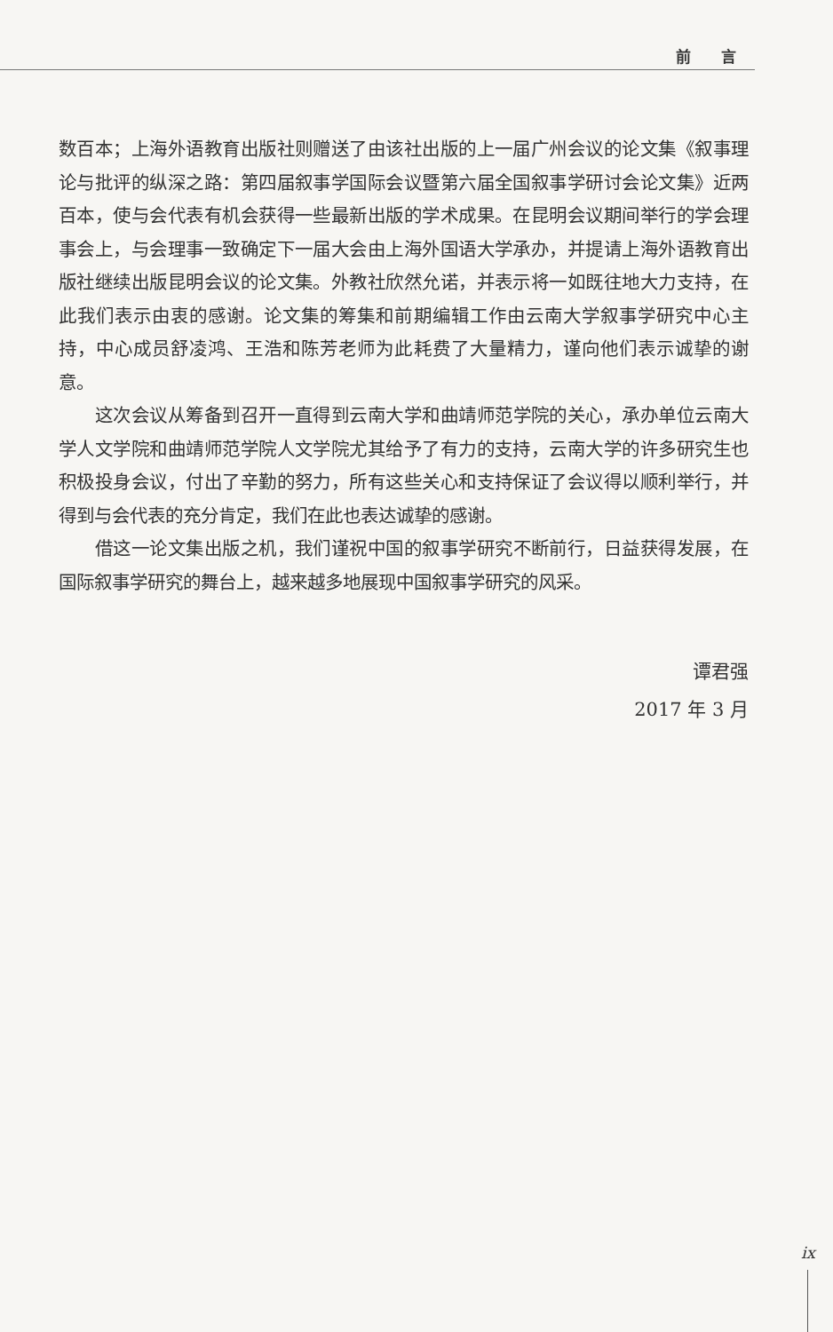前 言
数百本；上海外语教育出版社则赠送了由该社出版的上一届广州会议的论文集《叙事理论与批评的纵深之路：第四届叙事学国际会议暨第六届全国叙事学研讨会论文集》近两百本，使与会代表有机会获得一些最新出版的学术成果。在昆明会议期间举行的学会理事会上，与会理事一致确定下一届大会由上海外国语大学承办，并提请上海外语教育出版社继续出版昆明会议的论文集。外教社欣然允诺，并表示将一如既往地大力支持，在此我们表示由衷的感谢。论文集的筹集和前期编辑工作由云南大学叙事学研究中心主持，中心成员舒凌鸿、王浩和陈芳老师为此耗费了大量精力，谨向他们表示诚挚的谢意。
这次会议从筹备到召开一直得到云南大学和曲靖师范学院的关心，承办单位云南大学人文学院和曲靖师范学院人文学院尤其给予了有力的支持，云南大学的许多研究生也积极投身会议，付出了辛勤的努力，所有这些关心和支持保证了会议得以顺利举行，并得到与会代表的充分肯定，我们在此也表达诚挚的感谢。
借这一论文集出版之机，我们谨祝中国的叙事学研究不断前行，日益获得发展，在国际叙事学研究的舞台上，越来越多地展现中国叙事学研究的风采。
谭君强
2017 年 3 月
ix